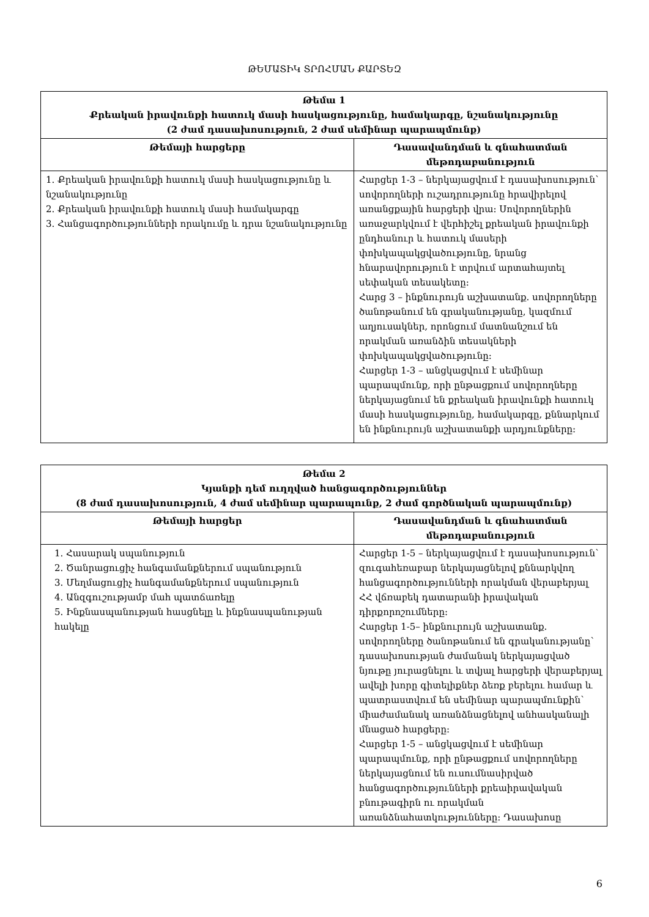ԹԵՄԱՏԻԿ ՏՐՈՀՄԱՆ ՔԱՐՏԵԶ
| Թեմա 1 Քրեական իրավունքի հատուկ մասի հասկացությունը, համակարգը, նշանակությունը (2 ժամ դասախոսություն, 2 ժամ սեմինար պարապմունք) | |
| --- | --- |
| Թեմայի հարցերը | Դասավանդման և գնահատման մեթոդաբանություն |
| 1. Քրեական իրավունքի հատուկ մասի հասկացությունը և նշանակությունը 2. Քրեական իրավունքի հատուկ մասի համակարգը 3. Հանցագործությունների որակումը և դրա նշանակությունը | Հարցեր 1-3 – ներկայացվում է դասախոսություն՝ սովորողների ուշադրությունը հրավիրելով առանցքային հարցերի վրա: Սովորողներին առաջարկվում է վերհիշել քրեական իրավունքի ընդհանուր և հատուկ մասերի փոխկապակցվածությունը, նրանց հնարավորություն է տրվում արտահայտել սեփական տեսակետը: Հարց 3 – ինքնուրույն աշխատանք. սովորողները ծանոթանում են գրականությանը, կազմում աղյուսակներ, որոնցում մատնանշում են որակման առանձին տեսակների փոխկապակցվածությունը: Հարցեր 1-3 – անցկացվում է սեմինար պարապմունք, որի ընթացքում սովորողները ներկայացնում են քրեական իրավունքի հատուկ մասի հասկացությունը, համակարգը, քննարկում են ինքնուրույն աշխատանքի արդյունքները: |
| Թեմա 2 Կյանքի դեմ ուղղված հանցագործություններ (8 ժամ դասախոսություն, 4 ժամ սեմինար պարապունք, 2 ժամ գործնական պարապմունք) | |
| --- | --- |
| Թեմայի հարցեր | Դասավանդման և գնահատման մեթոդաբանություն |
| 1. Հասարակ սպանություն 2. Ծանրացուցիչ հանգամանքներում սպանություն 3. Մեղմացուցիչ հանգամանքներում սպանություն 4. Անզգուշությամբ մահ պատճառելը 5. Ինքնասպանության հասցնելը և ինքնասպանության հակելը | Հարցեր 1-5 – ներկայացվում է դասախոսություն՝ զուգահեռաբար ներկայացնելով քննարկվող հանցագործությունների որակման վերաբերյալ ՀՀ վճռաբեկ դատարանի իրավական դիրքորոշումները: Հարցեր 1-5– ինքնուրույն աշխատանք. սովորողները ծանոթանում են գրականությանը՝ դասախոսության ժամանակ ներկայացված նյութը յուրացնելու և տվյալ հարցերի վերաբերյալ ավելի խորը գիտելիքներ ձեռք բերելու համար և պատրաստվում են սեմինար պարապմունքին՝ միաժամանակ առանձնացնելով անհասկանալի մնացած հարցերը: Հարցեր 1-5 – անցկացվում է սեմինար պարապմունք, որի ընթացքում սովորողները ներկայացնում են ուսումնասիրված հանցագործությունների քրեաիրավական բնութագիրն ու որակման առանձնահատկությունները: Դասախոսը |
6